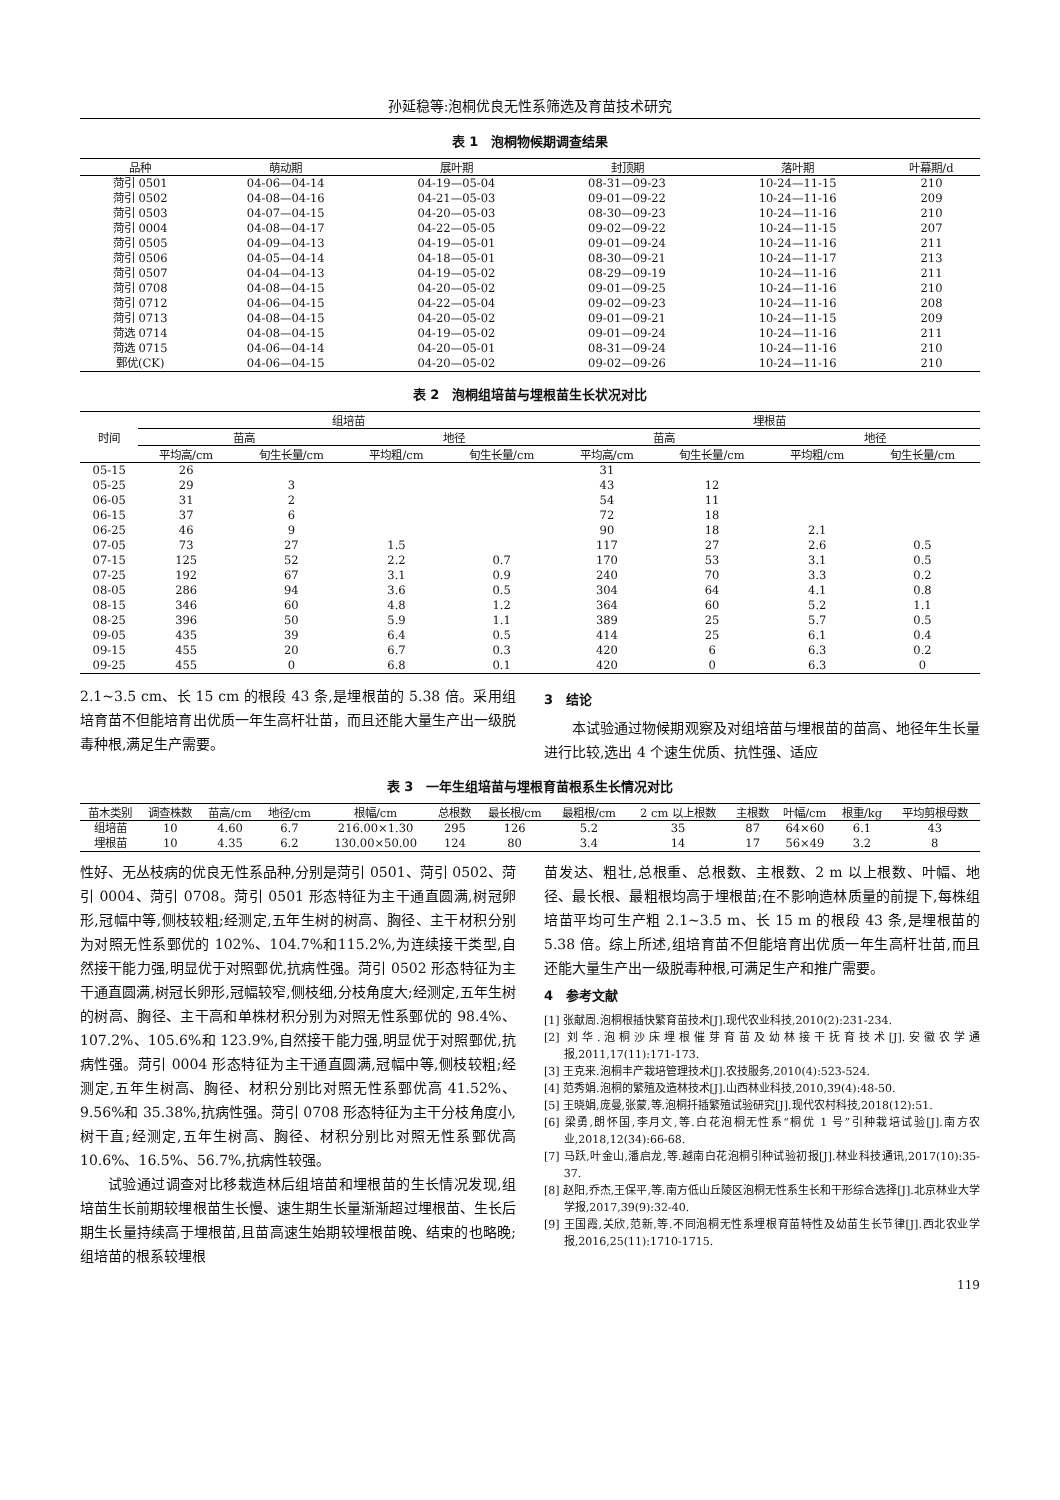孙延稳等:泡桐优良无性系筛选及育苗技术研究
表 1　泡桐物候期调查结果
| 品种 | 萌动期 | 展叶期 | 封顶期 | 落叶期 | 叶幕期/d |
| --- | --- | --- | --- | --- | --- |
| 菏引 0501 | 04-06—04-14 | 04-19—05-04 | 08-31—09-23 | 10-24—11-15 | 210 |
| 菏引 0502 | 04-08—04-16 | 04-21—05-03 | 09-01—09-22 | 10-24—11-16 | 209 |
| 菏引 0503 | 04-07—04-15 | 04-20—05-03 | 08-30—09-23 | 10-24—11-16 | 210 |
| 菏引 0004 | 04-08—04-17 | 04-22—05-05 | 09-02—09-22 | 10-24—11-15 | 207 |
| 菏引 0505 | 04-09—04-13 | 04-19—05-01 | 09-01—09-24 | 10-24—11-16 | 211 |
| 菏引 0506 | 04-05—04-14 | 04-18—05-01 | 08-30—09-21 | 10-24—11-17 | 213 |
| 菏引 0507 | 04-04—04-13 | 04-19—05-02 | 08-29—09-19 | 10-24—11-16 | 211 |
| 菏引 0708 | 04-08—04-15 | 04-20—05-02 | 09-01—09-25 | 10-24—11-16 | 210 |
| 菏引 0712 | 04-06—04-15 | 04-22—05-04 | 09-02—09-23 | 10-24—11-16 | 208 |
| 菏引 0713 | 04-08—04-15 | 04-20—05-02 | 09-01—09-21 | 10-24—11-15 | 209 |
| 菏选 0714 | 04-08—04-15 | 04-19—05-02 | 09-01—09-24 | 10-24—11-16 | 211 |
| 菏选 0715 | 04-06—04-14 | 04-20—05-01 | 08-31—09-24 | 10-24—11-16 | 210 |
| 鄄优(CK) | 04-06—04-15 | 04-20—05-02 | 09-02—09-26 | 10-24—11-16 | 210 |
表 2　泡桐组培苗与埋根苗生长状况对比
| 时间 | 组培苗 | | | | 埋根苗 | | | |
| --- | --- | --- | --- | --- | --- | --- | --- | --- |
| | 苗高 | | 地径 | | 苗高 | | 地径 | |
| | 平均高/cm | 旬生长量/cm | 平均粗/cm | 旬生长量/cm | 平均高/cm | 旬生长量/cm | 平均粗/cm | 旬生长量/cm |
| 05-15 | 26 | | | | 31 | | | |
| 05-25 | 29 | 3 | | | 43 | 12 | | |
| 06-05 | 31 | 2 | | | 54 | 11 | | |
| 06-15 | 37 | 6 | | | 72 | 18 | | |
| 06-25 | 46 | 9 | | | 90 | 18 | 2.1 | |
| 07-05 | 73 | 27 | 1.5 | | 117 | 27 | 2.6 | 0.5 |
| 07-15 | 125 | 52 | 2.2 | 0.7 | 170 | 53 | 3.1 | 0.5 |
| 07-25 | 192 | 67 | 3.1 | 0.9 | 240 | 70 | 3.3 | 0.2 |
| 08-05 | 286 | 94 | 3.6 | 0.5 | 304 | 64 | 4.1 | 0.8 |
| 08-15 | 346 | 60 | 4.8 | 1.2 | 364 | 60 | 5.2 | 1.1 |
| 08-25 | 396 | 50 | 5.9 | 1.1 | 389 | 25 | 5.7 | 0.5 |
| 09-05 | 435 | 39 | 6.4 | 0.5 | 414 | 25 | 6.1 | 0.4 |
| 09-15 | 455 | 20 | 6.7 | 0.3 | 420 | 6 | 6.3 | 0.2 |
| 09-25 | 455 | 0 | 6.8 | 0.1 | 420 | 0 | 6.3 | 0 |
2.1~3.5 cm、长 15 cm 的根段 43 条,是埋根苗的 5.38 倍。采用组培育苗不但能培育出优质一年生高杆壮苗，而且还能大量生产出一级脱毒种根,满足生产需要。
3　结论
本试验通过物候期观察及对组培苗与埋根苗的苗高、地径年生长量进行比较,选出 4 个速生优质、抗性强、适应
表 3　一年生组培苗与埋根育苗根系生长情况对比
| 苗木类别 | 调查株数 | 苗高/cm | 地径/cm | 根幅/cm | 总根数 | 最长根/cm | 最粗根/cm | 2 cm 以上根数 | 主根数 | 叶幅/cm | 根重/kg | 平均剪根母数 |
| --- | --- | --- | --- | --- | --- | --- | --- | --- | --- | --- | --- | --- |
| 组培苗 | 10 | 4.60 | 6.7 | 216.00×1.30 | 295 | 126 | 5.2 | 35 | 87 | 64×60 | 6.1 | 43 |
| 埋根苗 | 10 | 4.35 | 6.2 | 130.00×50.00 | 124 | 80 | 3.4 | 14 | 17 | 56×49 | 3.2 | 8 |
性好、无丛枝病的优良无性系品种,分别是菏引 0501、菏引 0502、菏引 0004、菏引 0708。菏引 0501 形态特征为主干通直圆满,树冠卵形,冠幅中等,侧枝较粗;经测定,五年生树的树高、胸径、主干材积分别为对照无性系鄄优的 102%、104.7%和115.2%,为连续接干类型,自然接干能力强,明显优于对照鄄优,抗病性强。菏引 0502 形态特征为主干通直圆满,树冠长卵形,冠幅较窄,侧枝细,分枝角度大;经测定,五年生树的树高、胸径、主干高和单株材积分别为对照无性系鄄优的 98.4%、107.2%、105.6%和 123.9%,自然接干能力强,明显优于对照鄄优,抗病性强。菏引 0004 形态特征为主干通直圆满,冠幅中等,侧枝较粗;经测定,五年生树高、胸径、材积分别比对照无性系鄄优高 41.52%、9.56%和 35.38%,抗病性强。菏引 0708 形态特征为主干分枝角度小,树干直;经测定,五年生树高、胸径、材积分别比对照无性系鄄优高 10.6%、16.5%、56.7%,抗病性较强。
试验通过调查对比移栽造林后组培苗和埋根苗的生长情况发现,组培苗生长前期较埋根苗生长慢、速生期生长量渐渐超过埋根苗、生长后期生长量持续高于埋根苗,且苗高速生始期较埋根苗晚、结束的也略晚;组培苗的根系较埋根
苗发达、粗壮,总根重、总根数、主根数、2 m 以上根数、叶幅、地径、最长根、最粗根均高于埋根苗;在不影响造林质量的前提下,每株组培苗平均可生产粗 2.1~3.5 m、长 15 m 的根段 43 条,是埋根苗的 5.38 倍。综上所述,组培育苗不但能培育出优质一年生高杆壮苗,而且还能大量生产出一级脱毒种根,可满足生产和推广需要。
4　参考文献
[1] 张献周.泡桐根插快繁育苗技术[J].现代农业科技,2010(2):231-234.
[2] 刘华.泡桐沙床埋根催芽育苗及幼林接干抚育技术[J].安徽农学通报,2011,17(11):171-173.
[3] 王克来.泡桐丰产栽培管理技术[J].农技服务,2010(4):523-524.
[4] 范秀娟.泡桐的繁殖及造林技术[J].山西林业科技,2010,39(4):48-50.
[5] 王晓娟,庞曼,张蒙,等.泡桐扦插繁殖试验研究[J].现代农村科技,2018(12):51.
[6] 梁勇,朗怀国,李月文,等.白花泡桐无性系“桐优 1 号”引种栽培试验[J].南方农业,2018,12(34):66-68.
[7] 马跃,叶金山,潘启龙,等.越南白花泡桐引种试验初报[J].林业科技通讯,2017(10):35-37.
[8] 赵阳,乔杰,王保平,等.南方低山丘陵区泡桐无性系生长和干形综合选择[J].北京林业大学学报,2017,39(9):32-40.
[9] 王国霞,关欣,范新,等.不同泡桐无性系埋根育苗特性及幼苗生长节律[J].西北农业学报,2016,25(11):1710-1715.
119